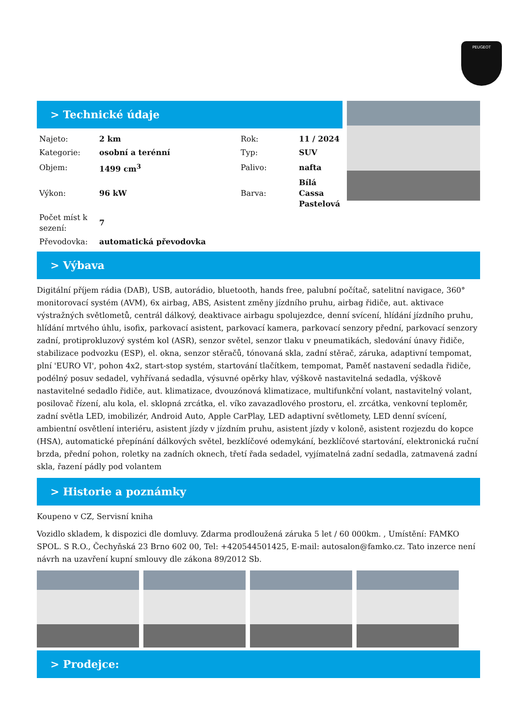PEUGEOT
> Technické údaje
| Najeto: | 2 km | Rok: | 11 / 2024 |
| Kategorie: | osobní a terénní | Typ: | SUV |
| Objem: | 1499 cm<sup>3</sup> | Palivo: | nafta |
| Výkon: | 96 kW | Barva: | Bílá Cassa Pastelová |
| Počet míst k sezení: | 7 | | |
| Převodovka: | automatická převodovka | | |
> Výbava
Digitální příjem rádia (DAB), USB, autorádio, bluetooth, hands free, palubní počítač, satelitní navigace, 360° monitorovací systém (AVM), 6x airbag, ABS, Asistent změny jízdního pruhu, airbag řidiče, aut. aktivace výstražných světlometů, centrál dálkový, deaktivace airbagu spolujezdce, denní svícení, hlídání jízdního pruhu, hlídání mrtvého úhlu, isofix, parkovací asistent, parkovací kamera, parkovací senzory přední, parkovací senzory zadní, protiprokluzový systém kol (ASR), senzor světel, senzor tlaku v pneumatikách, sledování únavy řidiče, stabilizace podvozku (ESP), el. okna, senzor stěračů, tónovaná skla, zadní stěrač, záruka, adaptivní tempomat, plní 'EURO VI', pohon 4x2, start-stop systém, startování tlačítkem, tempomat, Paměť nastavení sedadla řidiče, podélný posuv sedadel, vyhřívaná sedadla, výsuvné opěrky hlav, výškově nastavitelná sedadla, výškově nastavitelné sedadlo řidiče, aut. klimatizace, dvouzónová klimatizace, multifunkční volant, nastavitelný volant, posilovač řízení, alu kola, el. sklopná zrcátka, el. víko zavazadlového prostoru, el. zrcátka, venkovní teploměr, zadní světla LED, imobilizér, Android Auto, Apple CarPlay, LED adaptivní světlomety, LED denní svícení, ambientní osvětlení interiéru, asistent jízdy v jízdním pruhu, asistent jízdy v koloně, asistent rozjezdu do kopce (HSA), automatické přepínání dálkových světel, bezklíčové odemykání, bezklíčové startování, elektronická ruční brzda, přední pohon, roletky na zadních oknech, třetí řada sedadel, vyjímatelná zadní sedadla, zatmavená zadní skla, řazení pádly pod volantem
> Historie a poznámky
Koupeno v CZ, Servisní kniha
Vozidlo skladem, k dispozici dle domluvy. Zdarma prodloužená záruka 5 let / 60 000km. , Umístění: FAMKO SPOL. S R.O., Čechyňská 23 Brno 602 00, Tel: +420544501425, E-mail: autosalon@famko.cz. Tato inzerce není návrh na uzavření kupní smlouvy dle zákona 89/2012 Sb.
> Prodejce: